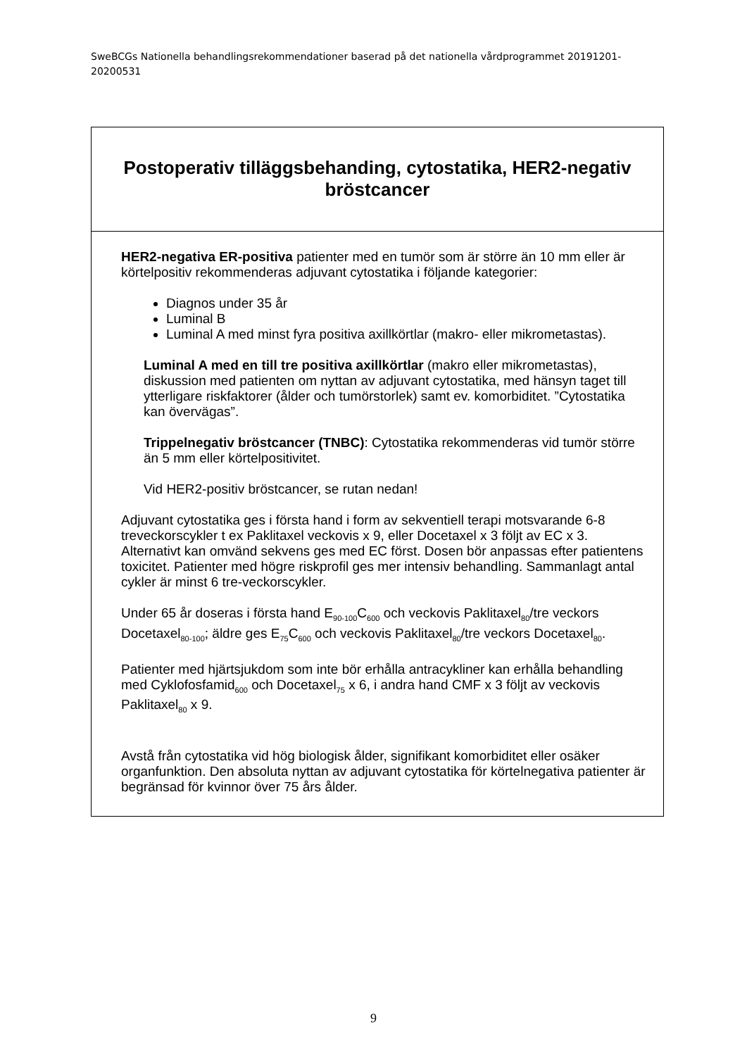SweBCGs Nationella behandlingsrekommendationer baserad på det nationella vårdprogrammet 20191201-20200531
Postoperativ tilläggsbehanding, cytostatika, HER2-negativ bröstcancer
HER2-negativa ER-positiva patienter med en tumör som är större än 10 mm eller är körtelpositiv rekommenderas adjuvant cytostatika i följande kategorier:
Diagnos under 35 år
Luminal B
Luminal A med minst fyra positiva axillkörtlar (makro- eller mikrometastas).
Luminal A med en till tre positiva axillkörtlar (makro eller mikrometastas), diskussion med patienten om nyttan av adjuvant cytostatika, med hänsyn taget till ytterligare riskfaktorer (ålder och tumörstorlek) samt ev. komorbiditet. ”Cytostatika kan övervägas”.
Trippelnegativ bröstcancer (TNBC): Cytostatika rekommenderas vid tumör större än 5 mm eller körtelpositivitet.
Vid HER2-positiv bröstcancer, se rutan nedan!
Adjuvant cytostatika ges i första hand i form av sekventiell terapi motsvarande 6-8 treveckorscykler t ex Paklitaxel veckovis x 9, eller Docetaxel x 3 följt av EC x 3. Alternativt kan omvänd sekvens ges med EC först. Dosen bör anpassas efter patientens toxicitet. Patienter med högre riskprofil ges mer intensiv behandling. Sammanlagt antal cykler är minst 6 tre-veckorscykler.
Under 65 år doseras i första hand E<sub>90-100</sub>C<sub>600</sub> och veckovis Paklitaxel<sub>80</sub>/tre veckors Docetaxel<sub>80-100</sub>; äldre ges E<sub>75</sub>C<sub>600</sub> och veckovis Paklitaxel<sub>80</sub>/tre veckors Docetaxel<sub>80</sub>.
Patienter med hjärtsjukdom som inte bör erhålla antracykliner kan erhålla behandling med Cyklofosfamid<sub>600</sub> och Docetaxel<sub>75</sub> x 6, i andra hand CMF x 3 följt av veckovis Paklitaxel<sub>80</sub> x 9.
Avstå från cytostatika vid hög biologisk ålder, signifikant komorbiditet eller osäker organfunktion. Den absoluta nyttan av adjuvant cytostatika för körtelnegativa patienter är begränsad för kvinnor över 75 års ålder.
9